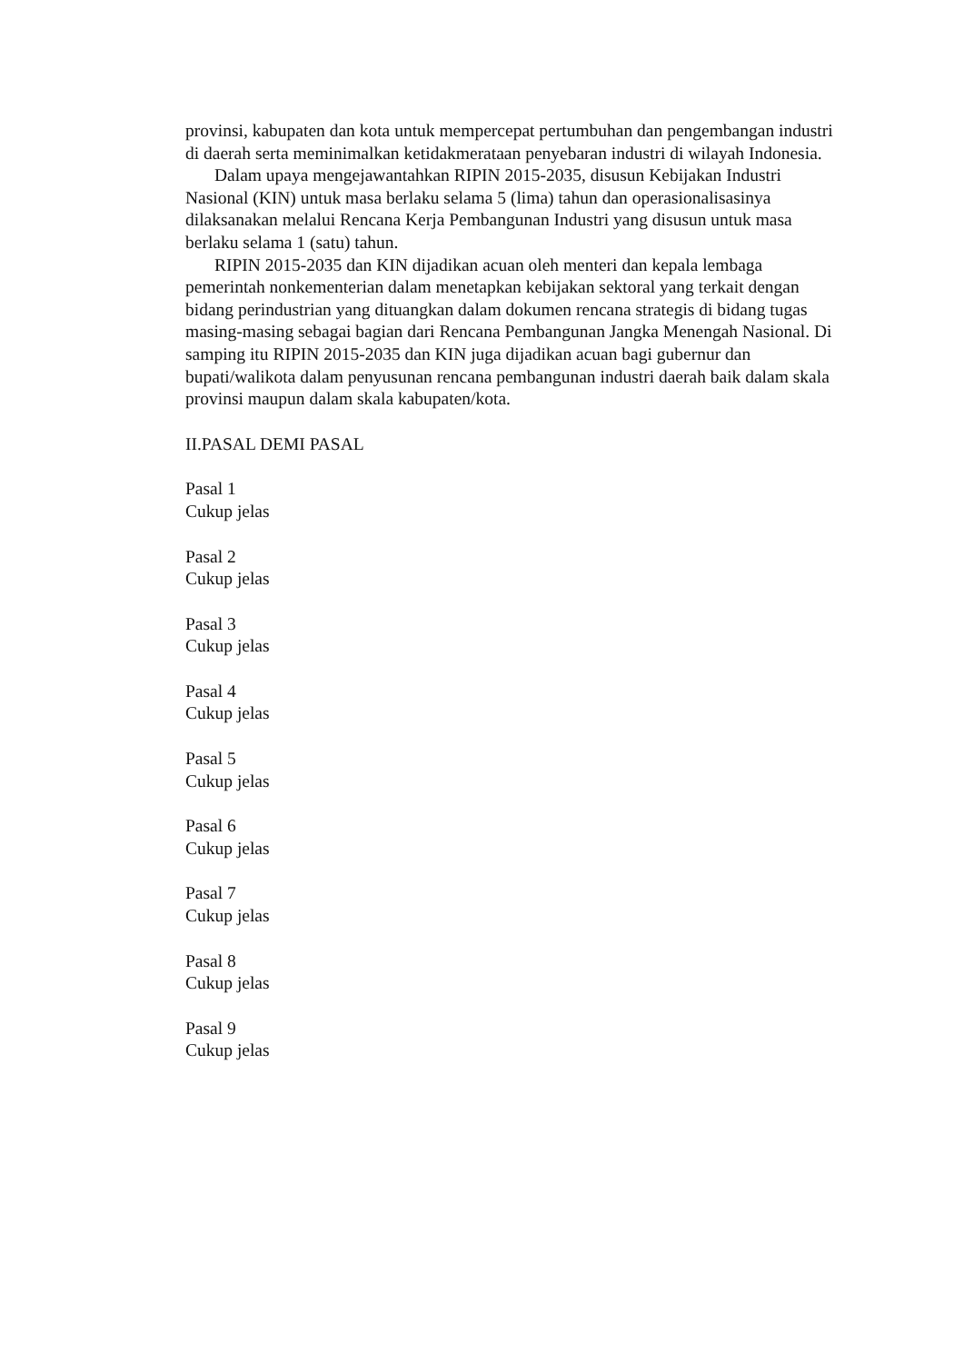provinsi, kabupaten dan kota untuk mempercepat pertumbuhan dan pengembangan industri di daerah serta meminimalkan ketidakmerataan penyebaran industri di wilayah Indonesia.
Dalam upaya mengejawantahkan RIPIN 2015-2035, disusun Kebijakan Industri Nasional (KIN) untuk masa berlaku selama 5 (lima) tahun dan operasionalisasinya dilaksanakan melalui Rencana Kerja Pembangunan Industri yang disusun untuk masa berlaku selama 1 (satu) tahun.
RIPIN 2015-2035 dan KIN dijadikan acuan oleh menteri dan kepala lembaga pemerintah nonkementerian dalam menetapkan kebijakan sektoral yang terkait dengan bidang perindustrian yang dituangkan dalam dokumen rencana strategis di bidang tugas masing-masing sebagai bagian dari Rencana Pembangunan Jangka Menengah Nasional. Di samping itu RIPIN 2015-2035 dan KIN juga dijadikan acuan bagi gubernur dan bupati/walikota dalam penyusunan rencana pembangunan industri daerah baik dalam skala provinsi maupun dalam skala kabupaten/kota.
II.PASAL DEMI PASAL
Pasal 1
Cukup jelas
Pasal 2
Cukup jelas
Pasal 3
Cukup jelas
Pasal 4
Cukup jelas
Pasal 5
Cukup jelas
Pasal 6
Cukup jelas
Pasal 7
Cukup jelas
Pasal 8
Cukup jelas
Pasal 9
Cukup jelas